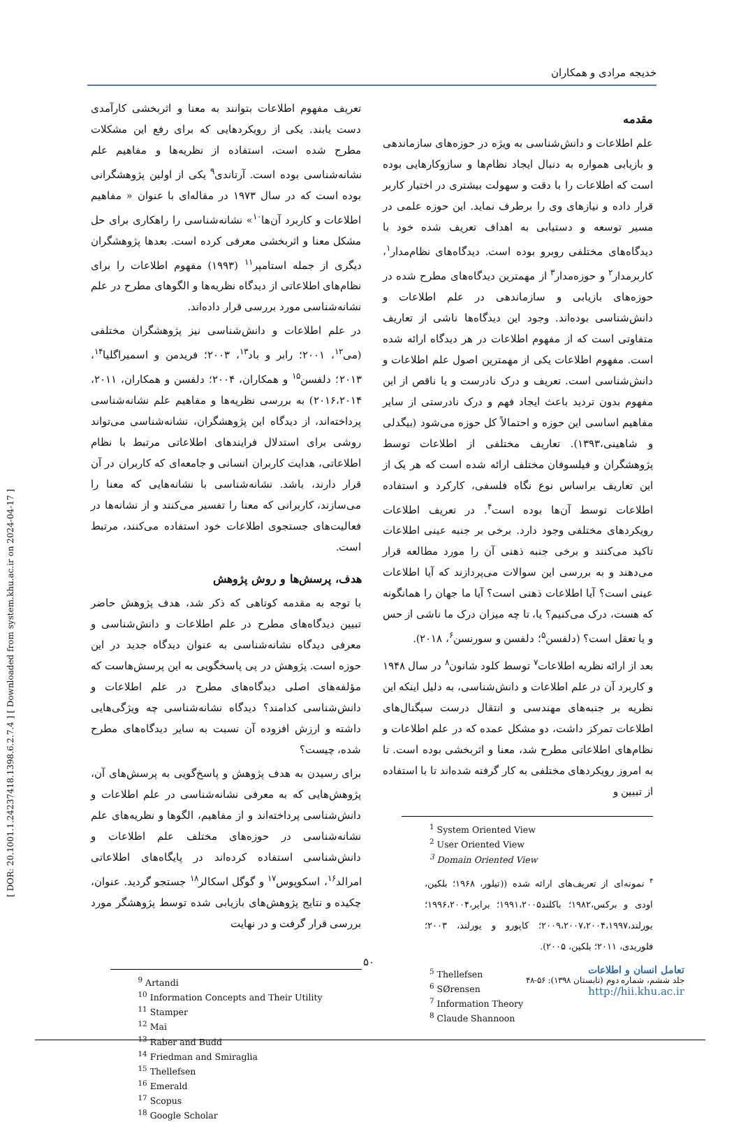[ DOR: 20.1001.1.24237418.1398.6.2.7.4 ] [ Downloaded from system.khu.ac.ir on 2024-04-17 ]
خدیجه مرادی و همکاران
مقدمه
علم اطلاعات و دانش‌شناسی به ویژه در حوزه‌های سازماندهی و بازیابی همواره به دنبال ایجاد نظام‌ها و سازوکارهایی بوده است که اطلاعات را با دقت و سهولت بیشتری در اختیار کاربر قرار داده و نیازهای وی را برطرف نماید. این حوزه علمی در مسیر توسعه و دستیابی به اهداف تعریف شده خود با دیدگاه‌های مختلفی روبرو بوده است. دیدگاه‌های نظام‌مدار<sup>۱</sup>، کاربرمدار<sup>۲</sup> و حوزه‌مدار<sup>۳</sup> از مهمترین دیدگاه‌های مطرح شده در حوزه‌های بازیابی و سازماندهی در علم اطلاعات و دانش‌شناسی بوده‌اند. وجود این دیدگاه‌ها ناشی از تعاریف متفاوتی است که از مفهوم اطلاعات در هر دیدگاه ارائه شده است. مفهوم اطلاعات یکی از مهمترین اصول علم اطلاعات و دانش‌شناسی است. تعریف و درک نادرست و یا ناقص از این مفهوم بدون تردید باعث ایجاد فهم و درک نادرستی از سایر مفاهیم اساسی این حوزه و احتمالاً کل حوزه می‌شود (بیگدلی و شاهینی،۱۳۹۳). تعاریف مختلفی از اطلاعات توسط پژوهشگران و فیلسوفان مختلف ارائه شده است که هر یک از این تعاریف براساس نوع نگاه فلسفی، کارکرد و استفاده اطلاعات توسط آن‌ها بوده است<sup>۴</sup>. در تعریف اطلاعات رویکردهای مختلفی وجود دارد. برخی بر جنبه عینی اطلاعات تاکید می‌کنند و برخی جنبه ذهنی آن را مورد مطالعه قرار می‌دهند و به بررسی این سوالات می‌پردازند که آیا اطلاعات عینی است؟ آیا اطلاعات ذهنی است؟ آیا ما جهان را همانگونه که هست، درک می‌کنیم؟ یا، تا چه میزان درک ما ناشی از حس و یا تعقل است؟ (دلفسن<sup>۵</sup>؛ دلفسن و سورنسن<sup>۶</sup>، ۲۰۱۸).
بعد از ارائه نظریه اطلاعات<sup>۷</sup> توسط کلود شانون<sup>۸</sup> در سال ۱۹۴۸ و کاربرد آن در علم اطلاعات و دانش‌شناسی، به دلیل اینکه این نظریه بر جنبه‌های مهندسی و انتقال درست سیگنال‌های اطلاعات تمرکز داشت، دو مشکل عمده که در علم اطلاعات و نظام‌های اطلاعاتی مطرح شد، معنا و اثربخشی بوده است. تا به امروز رویکردهای مختلفی به کار گرفته شده‌اند تا با استفاده از تبیین و
<sup>1</sup> System Oriented View
<sup>2</sup> User Oriented View
<sup>3</sup> Domain Oriented View
<sup>۴</sup> نمونه‌ای از تعریف‌های ارائه شده ((تیلور، ۱۹۶۸؛ بلکین، اودی و برکس،۱۹۸۲؛ باکلند۱۹۹۱،۲۰۰۵؛ برایر،۱۹۹۶،۲۰۰۴؛ یورلند،۲۰۰۹،۲۰۰۷،۲۰۰۴،۱۹۹۷؛ کاپورو و یورلند، ۲۰۰۳؛ فلوریدی، ۲۰۱۱؛ بلکین، ۲۰۰۵).
<sup>5</sup> Thellefsen
<sup>6</sup> SØrensen
<sup>7</sup> Information Theory
<sup>8</sup> Claude Shannoon
تعریف مفهوم اطلاعات بتوانند به معنا و اثربخشی کارآمدی دست یابند. یکی از رویکردهایی که برای رفع این مشکلات مطرح شده است، استفاده از نظریه‌ها و مفاهیم علم نشانه‌شناسی بوده است. آرتاندی<sup>۹</sup> یکی از اولین پژوهشگرانی بوده است که در سال ۱۹۷۳ در مقاله‌ای با عنوان « مفاهیم اطلاعات و کاربرد آن‌ها<sup>۱۰</sup>» نشانه‌شناسی را راهکاری برای حل مشکل معنا و اثربخشی معرفی کرده است. بعدها پژوهشگران دیگری از جمله استامپر<sup>۱۱</sup> (۱۹۹۳) مفهوم اطلاعات را برای نظام‌های اطلاعاتی از دیدگاه نظریه‌ها و الگوهای مطرح در علم نشانه‌شناسی مورد بررسی قرار داده‌اند.
در علم اطلاعات و دانش‌شناسی نیز پژوهشگران مختلفی (می<sup>۱۲</sup>، ۲۰۰۱؛ رابر و باد<sup>۱۳</sup>، ۲۰۰۳؛ فریدمن و اسمیراگلیا<sup>۱۴</sup>، ۲۰۱۳؛ دلفسن<sup>۱۵</sup> و همکاران، ۲۰۰۴؛ دلفسن و همکاران، ۲۰۱۱، ۲۰۱۶،۲۰۱۴) به بررسی نظریه‌ها و مفاهیم علم نشانه‌شناسی پرداخته‌اند، از دیدگاه این پژوهشگران، نشانه‌شناسی می‌تواند روشی برای استدلال فرایندهای اطلاعاتی مرتبط با نظام اطلاعاتی، هدایت کاربران انسانی و جامعه‌ای که کاربران در آن قرار دارند، باشد. نشانه‌شناسی با نشانه‌هایی که معنا را می‌سازند، کاربرانی که معنا را تفسیر می‌کنند و از نشانه‌ها در فعالیت‌های جستجوی اطلاعات خود استفاده می‌کنند، مرتبط است.
هدف، پرسش‌ها و روش پژوهش
با توجه به مقدمه کوتاهی که ذکر شد، هدف پژوهش حاضر تبیین دیدگاه‌های مطرح در علم اطلاعات و دانش‌شناسی و معرفی دیدگاه نشانه‌شناسی به عنوان دیدگاه جدید در این حوزه است. پژوهش در پی پاسخگویی به این پرسش‌هاست که مؤلفه‌های اصلی دیدگاه‌های مطرح در علم اطلاعات و دانش‌شناسی کدامند؟ دیدگاه نشانه‌شناسی چه ویژگی‌هایی داشته و ارزش افزوده آن نسبت به سایر دیدگاه‌های مطرح شده، چیست؟
برای رسیدن به هدف پژوهش و پاسخ‌گویی به پرسش‌های آن، پژوهش‌هایی که به معرفی نشانه‌شناسی در علم اطلاعات و دانش‌شناسی پرداخته‌اند و از مفاهیم، الگوها و نظریه‌های علم نشانه‌شناسی در حوزه‌های مختلف علم اطلاعات و دانش‌شناسی استفاده کرده‌اند در پایگاه‌های اطلاعاتی امرالد<sup>۱۶</sup>، اسکوپوس<sup>۱۷</sup> و گوگل اسکالر<sup>۱۸</sup> جستجو گردید. عنوان، چکیده و نتایج پژوهش‌های بازیابی شده توسط پژوهشگر مورد بررسی قرار گرفت و در نهایت
<sup>9</sup> Artandi
<sup>10</sup> Information Concepts and Their Utility
<sup>11</sup> Stamper
<sup>12</sup> Mai
<sup>13</sup> Raber and Budd
<sup>14</sup> Friedman and Smiraglia
<sup>15</sup> Thellefsen
<sup>16</sup> Emerald
<sup>17</sup> Scopus
<sup>18</sup> Google Scholar
۵۰
تعامل انسان و اطلاعات
جلد ششم، شماره دوم (تابستان ۱۳۹۸): ۵۶-۴۸
http://hii.khu.ac.ir